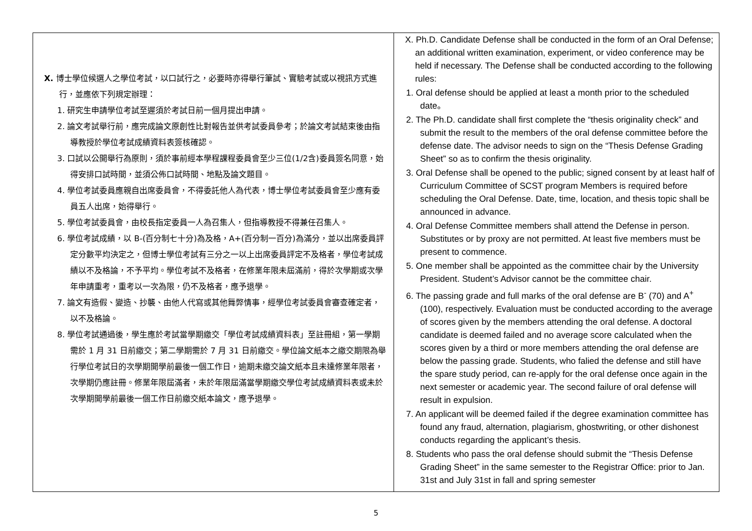| X. 博士學位候選人之學位考試，以口試行之，必要時亦得舉行筆試、實驗考試或以視訊方式進行，並應依下列規定辦理： 1. 研究生申請學位考試至遲須於考試日前一個月提出申請。 2. 論文考試舉行前，應完成論文原創性比對報告並供考試委員參考；於論文考試結束後由指導教授於學位考試成績資料表簽核確認。 3. 口試以公開舉行為原則，須於事前經本學程課程委員會至少三位(1/2含)委員簽名同意，始得安排口試時間，並須公佈口試時間、地點及論文題目。 4. 學位考試委員應親自出席委員會，不得委託他人為代表，博士學位考試委員會至少應有委員五人出席，始得舉行。 5. 學位考試委員會，由校長指定委員一人為召集人，但指導教授不得兼任召集人。 6. 學位考試成績，以 B-(百分制七十分)為及格，A+(百分制一百分)為滿分，並以出席委員評定分數平均決定之，但博士學位考試有三分之一以上出席委員評定不及格者，學位考試成績以不及格論，不予平均。學位考試不及格者，在修業年限未屆滿前，得於次學期或次學年申請重考，重考以一次為限，仍不及格者，應予退學。 7. 論文有造假、變造、抄襲、由他人代寫或其他舞弊情事，經學位考試委員會審查確定者，以不及格論。 8. 學位考試通過後，學生應於考試當學期繳交「學位考試成績資料表」至註冊組，第一學期需於 1 月 31 日前繳交；第二學期需於 7 月 31 日前繳交。學位論文紙本之繳交期限為舉行學位考試日的次學期開學前最後一個工作日，逾期未繳交論文紙本且未達修業年限者，次學期仍應註冊。修業年限屆滿者，未於年限屆滿當學期繳交學位考試成績資料表或未於次學期開學前最後一個工作日前繳交紙本論文，應予退學。 | X. Ph.D. Candidate Defense shall be conducted in the form of an Oral Defense; an additional written examination, experiment, or video conference may be held if necessary. The Defense shall be conducted according to the following rules: 1. Oral defense should be applied at least a month prior to the scheduled date。 2. The Ph.D. candidate shall first complete the “thesis originality check” and submit the result to the members of the oral defense committee before the defense date. The advisor needs to sign on the “Thesis Defense Grading Sheet” so as to confirm the thesis originality. 3. Oral Defense shall be opened to the public; signed consent by at least half of Curriculum Committee of SCST program Members is required before scheduling the Oral Defense. Date, time, location, and thesis topic shall be announced in advance. 4. Oral Defense Committee members shall attend the Defense in person. Substitutes or by proxy are not permitted. At least five members must be present to commence. 5. One member shall be appointed as the committee chair by the University President. Student’s Advisor cannot be the committee chair. 6. The passing grade and full marks of the oral defense are B<sup>-</sup> (70) and A<sup>+</sup> (100), respectively. Evaluation must be conducted according to the average of scores given by the members attending the oral defense. A doctoral candidate is deemed failed and no average score calculated when the scores given by a third or more members attending the oral defense are below the passing grade. Students, who falied the defense and still have the spare study period, can re-apply for the oral defense once again in the next semester or academic year. The second failure of oral defense will result in expulsion. 7. An applicant will be deemed failed if the degree examination committee has found any fraud, alternation, plagiarism, ghostwriting, or other dishonest conducts regarding the applicant’s thesis. 8. Students who pass the oral defense should submit the “Thesis Defense Grading Sheet” in the same semester to the Registrar Office: prior to Jan. 31st and July 31st in fall and spring semester |
5